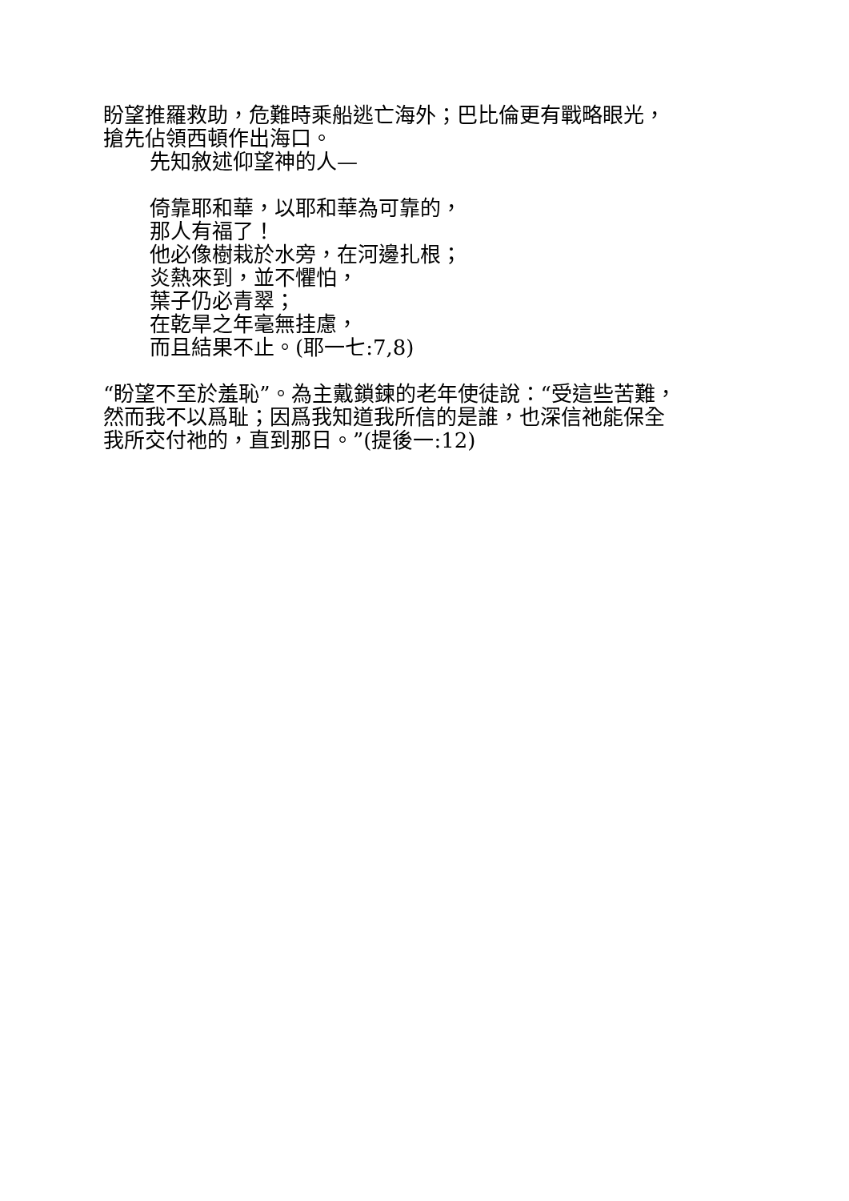盼望推羅救助，危難時乘船逃亡海外；巴比倫更有戰略眼光，搶先佔領西頓作出海口。
先知敘述仰望神的人—
倚靠耶和華，以耶和華為可靠的，
那人有福了！
他必像樹栽於水旁，在河邊扎根；
炎熱來到，並不懼怕，
葉子仍必青翠；
在乾旱之年毫無挂慮，
而且結果不止。(耶一七:7,8)
“盼望不至於羞恥”。為主戴鎖鍊的老年使徒說：“受這些苦難，然而我不以爲耻；因爲我知道我所信的是誰，也深信祂能保全我所交付祂的，直到那日。”(提後一:12)